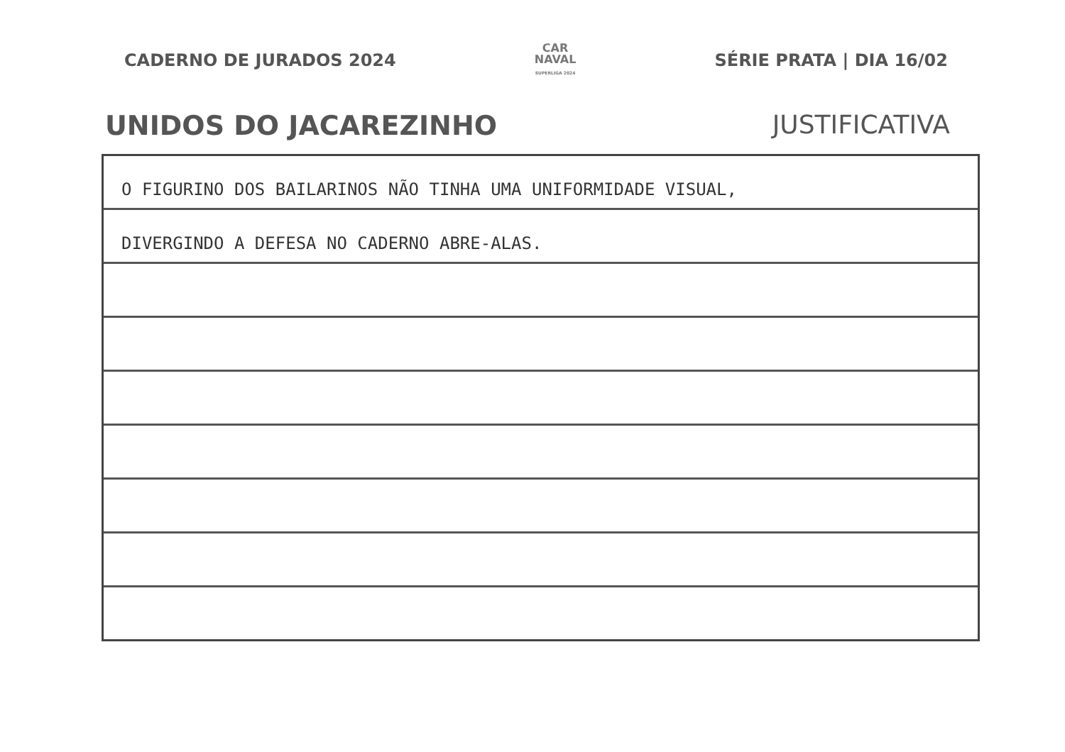CADERNO DE JURADOS 2024
CAR
NAVAL
SUPERLIGA 2024
SÉRIE PRATA | DIA 16/02
UNIDOS DO JACAREZINHO JUSTIFICATIVA
O FIGURINO DOS BAILARINOS NÃO TINHA UMA UNIFORMIDADE VISUAL,
DIVERGINDO A DEFESA NO CADERNO ABRE-ALAS.